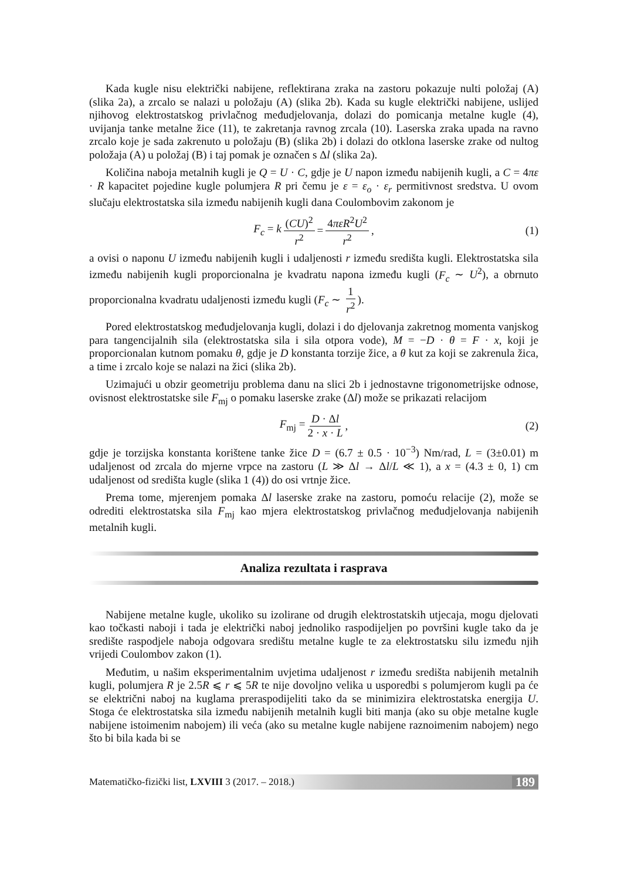Kada kugle nisu električki nabijene, reflektirana zraka na zastoru pokazuje nulti položaj (A) (slika 2a), a zrcalo se nalazi u položaju (A) (slika 2b). Kada su kugle električki nabijene, uslijed njihovog elektrostatskog privlačnog međudjelovanja, dolazi do pomicanja metalne kugle (4), uvijanja tanke metalne žice (11), te zakretanja ravnog zrcala (10). Laserska zraka upada na ravno zrcalo koje je sada zakrenuto u položaju (B) (slika 2b) i dolazi do otklona laserske zrake od nultog položaja (A) u položaj (B) i taj pomak je označen s Δl (slika 2a).
Količina naboja metalnih kugli je Q = U · C, gdje je U napon između nabijenih kugli, a C = 4πε · R kapacitet pojedine kugle polumjera R pri čemu je ε = ε<sub>o</sub> · ε<sub>r</sub> permitivnost sredstva. U ovom slučaju elektrostatska sila između nabijenih kugli dana Coulombovim zakonom je
F<sub>c</sub> = k (CU)<sup>2</sup> r<sup>2</sup> = 4πεR<sup>2</sup>U<sup>2</sup> r<sup>2</sup>, (1)
a ovisi o naponu U između nabijenih kugli i udaljenosti r između središta kugli. Elektrostatska sila između nabijenih kugli proporcionalna je kvadratu napona između kugli (F<sub>c</sub> ∼ U<sup>2</sup>), a obrnuto proporcionalna kvadratu udaljenosti između kugli (F<sub>c</sub> ∼ 1 r<sup>2</sup>).
Pored elektrostatskog međudjelovanja kugli, dolazi i do djelovanja zakretnog momenta vanjskog para tangencijalnih sila (elektrostatska sila i sila otpora vode), M = −D · θ = F · x, koji je proporcionalan kutnom pomaku θ, gdje je D konstanta torzije žice, a θ kut za koji se zakrenula žica, a time i zrcalo koje se nalazi na žici (slika 2b).
Uzimajući u obzir geometriju problema danu na slici 2b i jednostavne trigonometrijske odnose, ovisnost elektrostatske sile F<sub>mj</sub> o pomaku laserske zrake (Δl) može se prikazati relacijom
F<sub>mj</sub> = D · Δl 2 · x · L, (2)
gdje je torzijska konstanta korištene tanke žice D = (6.7 ± 0.5 · 10<sup>−3</sup>) Nm/rad, L = (3±0.01) m udaljenost od zrcala do mjerne vrpce na zastoru (L ≫ Δl → Δl/L ≪ 1), a x = (4.3 ± 0, 1) cm udaljenost od središta kugle (slika 1 (4)) do osi vrtnje žice.
Prema tome, mjerenjem pomaka Δl laserske zrake na zastoru, pomoću relacije (2), može se odrediti elektrostatska sila F<sub>mj</sub> kao mjera elektrostatskog privlačnog međudjelovanja nabijenih metalnih kugli.
Analiza rezultata i rasprava
Nabijene metalne kugle, ukoliko su izolirane od drugih elektrostatskih utjecaja, mogu djelovati kao točkasti naboji i tada je električki naboj jednoliko raspodijeljen po površini kugle tako da je središte raspodjele naboja odgovara središtu metalne kugle te za elektrostatsku silu između njih vrijedi Coulombov zakon (1).
Međutim, u našim eksperimentalnim uvjetima udaljenost r između središta nabijenih metalnih kugli, polumjera R je 2.5R ⩽ r ⩽ 5R te nije dovoljno velika u usporedbi s polumjerom kugli pa će se električni naboj na kuglama preraspodijeliti tako da se minimizira elektrostatska energija U. Stoga će elektrostatska sila između nabijenih metalnih kugli biti manja (ako su obje metalne kugle nabijene istoimenim nabojem) ili veća (ako su metalne kugle nabijene raznoimenim nabojem) nego što bi bila kada bi se
Matematičko-fizički list, LXVIII 3 (2017. – 2018.) 189